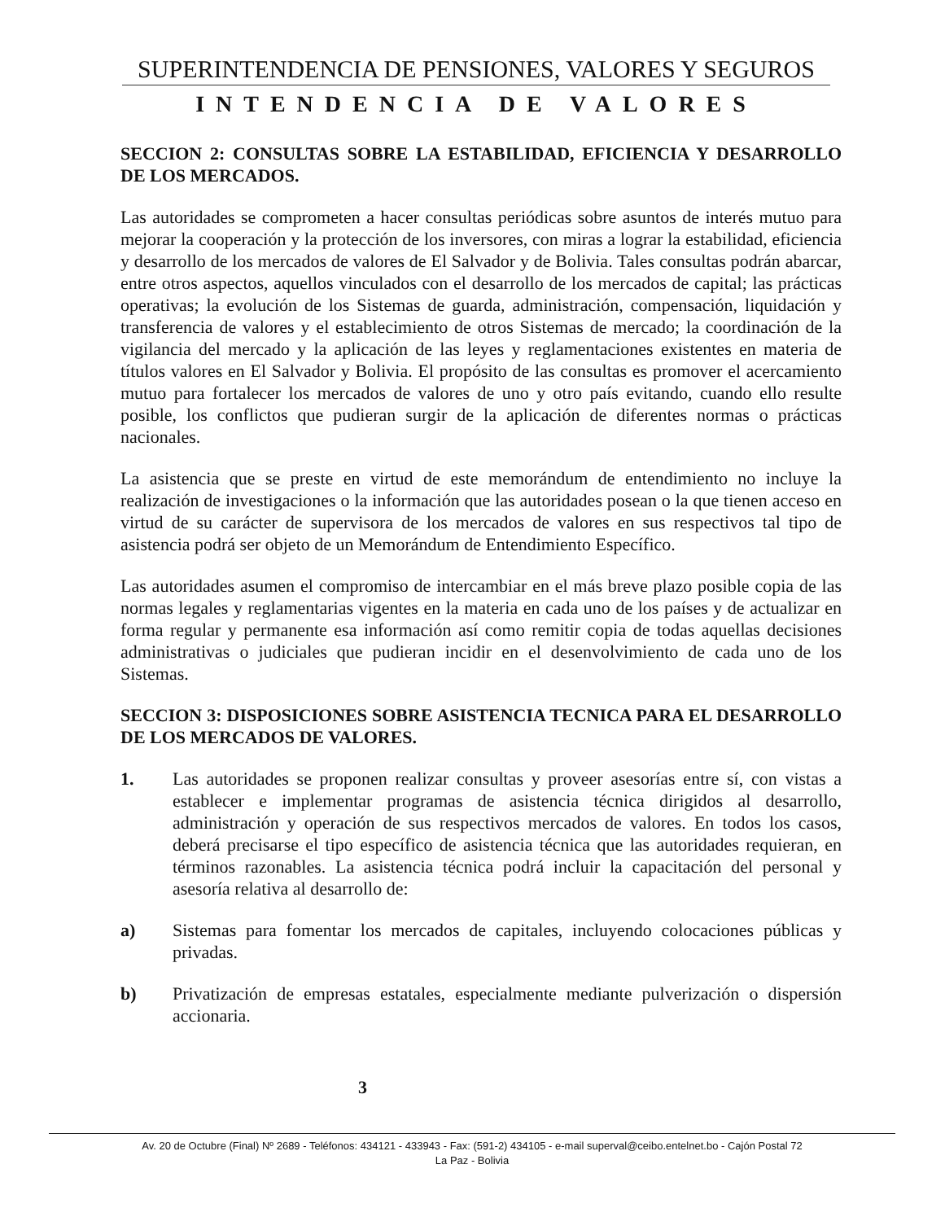SUPERINTENDENCIA DE PENSIONES, VALORES Y SEGUROS
INTENDENCIA DE VALORES
SECCION 2: CONSULTAS SOBRE LA ESTABILIDAD, EFICIENCIA Y DESARROLLO DE LOS MERCADOS.
Las autoridades se comprometen a hacer consultas periódicas sobre asuntos de interés mutuo para mejorar la cooperación y la protección de los inversores, con miras a lograr la estabilidad, eficiencia y desarrollo de los mercados de valores de El Salvador y de Bolivia. Tales consultas podrán abarcar, entre otros aspectos, aquellos vinculados con el desarrollo de los mercados de capital; las prácticas operativas; la evolución de los Sistemas de guarda, administración, compensación, liquidación y transferencia de valores y el establecimiento de otros Sistemas de mercado; la coordinación de la vigilancia del mercado y la aplicación de las leyes y reglamentaciones existentes en materia de títulos valores en El Salvador y Bolivia. El propósito de las consultas es promover el acercamiento mutuo para fortalecer los mercados de valores de uno y otro país evitando, cuando ello resulte posible, los conflictos que pudieran surgir de la aplicación de diferentes normas o prácticas nacionales.
La asistencia que se preste en virtud de este memorándum de entendimiento no incluye la realización de investigaciones o la información que las autoridades posean o la que tienen acceso en virtud de su carácter de supervisora de los mercados de valores en sus respectivos tal tipo de asistencia podrá ser objeto de un Memorándum de Entendimiento Específico.
Las autoridades asumen el compromiso de intercambiar en el más breve plazo posible copia de las normas legales y reglamentarias vigentes en la materia en cada uno de los países y de actualizar en forma regular y permanente esa información así como remitir copia de todas aquellas decisiones administrativas o judiciales que pudieran incidir en el desenvolvimiento de cada uno de los Sistemas.
SECCION 3: DISPOSICIONES SOBRE ASISTENCIA TECNICA PARA EL DESARROLLO DE LOS MERCADOS DE VALORES.
1. Las autoridades se proponen realizar consultas y proveer asesorías entre sí, con vistas a establecer e implementar programas de asistencia técnica dirigidos al desarrollo, administración y operación de sus respectivos mercados de valores. En todos los casos, deberá precisarse el tipo específico de asistencia técnica que las autoridades requieran, en términos razonables. La asistencia técnica podrá incluir la capacitación del personal y asesoría relativa al desarrollo de:
a) Sistemas para fomentar los mercados de capitales, incluyendo colocaciones públicas y privadas.
b) Privatización de empresas estatales, especialmente mediante pulverización o dispersión accionaria.
3
Av. 20 de Octubre (Final) Nº 2689 - Teléfonos: 434121 - 433943 - Fax: (591-2) 434105 - e-mail superval@ceibo.entelnet.bo - Cajón Postal 72
La Paz - Bolivia